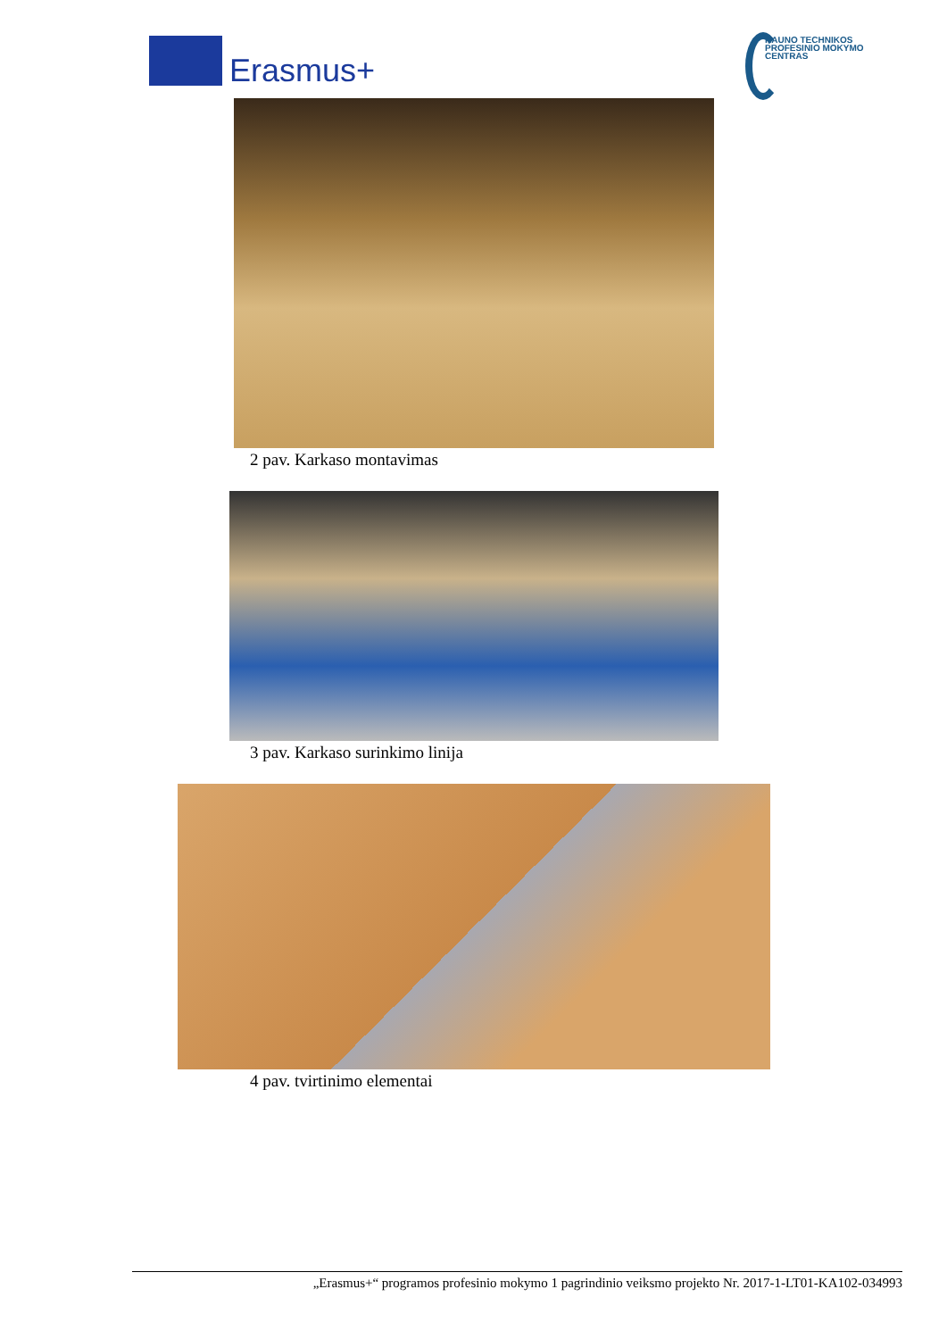Erasmus+
KAUNO TECHNIKOS
PROFESINIO MOKYMO
CENTRAS
2 pav. Karkaso montavimas
3 pav. Karkaso surinkimo linija
4 pav. tvirtinimo elementai
„Erasmus+“ programos profesinio mokymo 1 pagrindinio veiksmo projekto Nr. 2017-1-LT01-KA102-034993